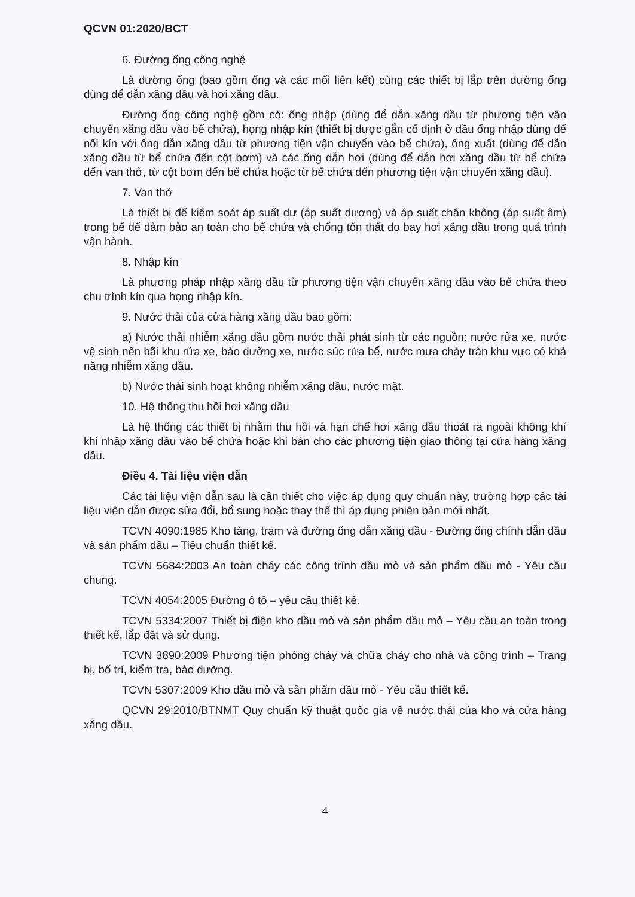QCVN 01:2020/BCT
6. Đường ống công nghệ
Là đường ống (bao gồm ống và các mối liên kết) cùng các thiết bị lắp trên đường ống dùng để dẫn xăng dầu và hơi xăng dầu.
Đường ống công nghệ gồm có: ống nhập (dùng để dẫn xăng dầu từ phương tiện vận chuyển xăng dầu vào bể chứa), họng nhập kín (thiết bị được gắn cố định ở đầu ống nhập dùng để nối kín với ống dẫn xăng dầu từ phương tiện vận chuyển vào bể chứa), ống xuất (dùng để dẫn xăng dầu từ bể chứa đến cột bơm) và các ống dẫn hơi (dùng để dẫn hơi xăng dầu từ bể chứa đến van thở, từ cột bơm đến bể chứa hoặc từ bể chứa đến phương tiện vận chuyển xăng dầu).
7. Van thở
Là thiết bị để kiểm soát áp suất dư (áp suất dương) và áp suất chân không (áp suất âm) trong bể để đảm bảo an toàn cho bể chứa và chống tổn thất do bay hơi xăng dầu trong quá trình vận hành.
8. Nhập kín
Là phương pháp nhập xăng dầu từ phương tiện vận chuyển xăng dầu vào bể chứa theo chu trình kín qua họng nhập kín.
9. Nước thải của cửa hàng xăng dầu bao gồm:
a) Nước thải nhiễm xăng dầu gồm nước thải phát sinh từ các nguồn: nước rửa xe, nước vệ sinh nền bãi khu rửa xe, bảo dưỡng xe, nước súc rửa bể, nước mưa chảy tràn khu vực có khả năng nhiễm xăng dầu.
b) Nước thải sinh hoạt không nhiễm xăng dầu, nước mặt.
10. Hệ thống thu hồi hơi xăng dầu
Là hệ thống các thiết bị nhằm thu hồi và hạn chế hơi xăng dầu thoát ra ngoài không khí khi nhập xăng dầu vào bể chứa hoặc khi bán cho các phương tiện giao thông tại cửa hàng xăng dầu.
Điều 4. Tài liệu viện dẫn
Các tài liệu viện dẫn sau là cần thiết cho việc áp dụng quy chuẩn này, trường hợp các tài liệu viện dẫn được sửa đổi, bổ sung hoặc thay thế thì áp dụng phiên bản mới nhất.
TCVN 4090:1985 Kho tàng, trạm và đường ống dẫn xăng dầu - Đường ống chính dẫn dầu và sản phẩm dầu – Tiêu chuẩn thiết kế.
TCVN 5684:2003 An toàn cháy các công trình dầu mỏ và sản phẩm dầu mỏ - Yêu cầu chung.
TCVN 4054:2005 Đường ô tô – yêu cầu thiết kế.
TCVN 5334:2007 Thiết bị điện kho dầu mỏ và sản phẩm dầu mỏ – Yêu cầu an toàn trong thiết kế, lắp đặt và sử dụng.
TCVN 3890:2009 Phương tiện phòng cháy và chữa cháy cho nhà và công trình – Trang bị, bố trí, kiểm tra, bảo dưỡng.
TCVN 5307:2009 Kho dầu mỏ và sản phẩm dầu mỏ - Yêu cầu thiết kế.
QCVN 29:2010/BTNMT Quy chuẩn kỹ thuật quốc gia về nước thải của kho và cửa hàng xăng dầu.
4